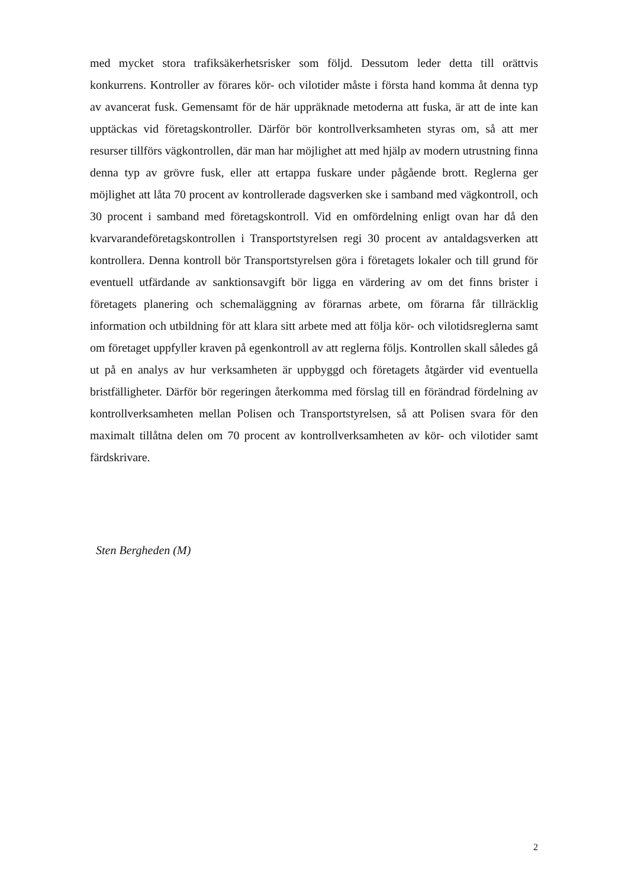med mycket stora trafiksäkerhetsrisker som följd. Dessutom leder detta till orättvis konkurrens. Kontroller av förares kör- och vilotider måste i första hand komma åt denna typ av avancerat fusk. Gemensamt för de här uppräknade metoderna att fuska, är att de inte kan upptäckas vid företagskontroller. Därför bör kontrollverksamheten styras om, så att mer resurser tillförs vägkontrollen, där man har möjlighet att med hjälp av modern utrustning finna denna typ av grövre fusk, eller att ertappa fuskare under pågående brott. Reglerna ger möjlighet att låta 70 procent av kontrollerade dagsverken ske i samband med vägkontroll, och 30 procent i samband med företagskontroll. Vid en omfördelning enligt ovan har då den kvarvarandeföretagskontrollen i Transportstyrelsen regi 30 procent av antaldagsverken att kontrollera. Denna kontroll bör Transportstyrelsen göra i företagets lokaler och till grund för eventuell utfärdande av sanktionsavgift bör ligga en värdering av om det finns brister i företagets planering och schemaläggning av förarnas arbete, om förarna får tillräcklig information och utbildning för att klara sitt arbete med att följa kör- och vilotidsreglerna samt om företaget uppfyller kraven på egenkontroll av att reglerna följs. Kontrollen skall således gå ut på en analys av hur verksamheten är uppbyggd och företagets åtgärder vid eventuella bristfälligheter. Därför bör regeringen återkomma med förslag till en förändrad fördelning av kontrollverksamheten mellan Polisen och Transportstyrelsen, så att Polisen svara för den maximalt tillåtna delen om 70 procent av kontrollverksamheten av kör- och vilotider samt färdskrivare.
Sten Bergheden (M)
2